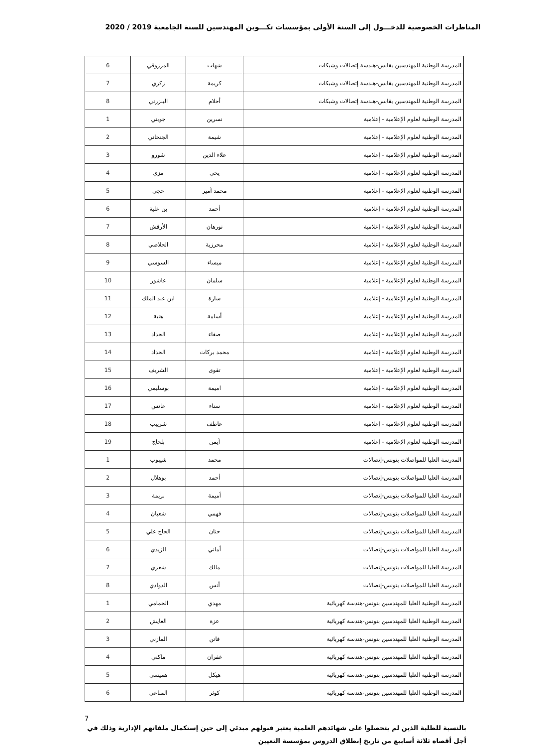المناظرات الخصوصية للدخـــول إلى السنة الأولى بمؤسسات تكـــوين المهندسين للسنة الجامعية 2019 / 2020
| المدرسة الوطنية للمهندسين بقابس-هندسة إتصالات وشبكات | شهاب | المرزوقي | 6 |
| المدرسة الوطنية للمهندسين بقابس-هندسة إتصالات وشبكات | كريمة | زكري | 7 |
| المدرسة الوطنية للمهندسين بقابس-هندسة إتصالات وشبكات | أحلام | البنزرتي | 8 |
| المدرسة الوطنية لعلوم الإعلامية - إعلامية | نسرين | جويني | 1 |
| المدرسة الوطنية لعلوم الإعلامية - إعلامية | شيمة | الجنحاني | 2 |
| المدرسة الوطنية لعلوم الإعلامية - إعلامية | علاء الدين | شورو | 3 |
| المدرسة الوطنية لعلوم الإعلامية - إعلامية | يحي | مزي | 4 |
| المدرسة الوطنية لعلوم الإعلامية - إعلامية | محمد أمير | حجي | 5 |
| المدرسة الوطنية لعلوم الإعلامية - إعلامية | أحمد | بن علية | 6 |
| المدرسة الوطنية لعلوم الإعلامية - إعلامية | نورهان | الأرقش | 7 |
| المدرسة الوطنية لعلوم الإعلامية - إعلامية | محرزية | الجلاصي | 8 |
| المدرسة الوطنية لعلوم الإعلامية - إعلامية | ميساء | السوسي | 9 |
| المدرسة الوطنية لعلوم الإعلامية - إعلامية | سلمان | عاشور | 10 |
| المدرسة الوطنية لعلوم الإعلامية - إعلامية | سارة | ابن عبد الملك | 11 |
| المدرسة الوطنية لعلوم الإعلامية - إعلامية | أسامة | هنية | 12 |
| المدرسة الوطنية لعلوم الإعلامية - إعلامية | صفاء | الحداد | 13 |
| المدرسة الوطنية لعلوم الإعلامية - إعلامية | محمد بركات | الحداد | 14 |
| المدرسة الوطنية لعلوم الإعلامية - إعلامية | تقوى | الشريف | 15 |
| المدرسة الوطنية لعلوم الإعلامية - إعلامية | اميمة | بوسليمي | 16 |
| المدرسة الوطنية لعلوم الإعلامية - إعلامية | سناء | عانس | 17 |
| المدرسة الوطنية لعلوم الإعلامية - إعلامية | عاطف | شريبب | 18 |
| المدرسة الوطنية لعلوم الإعلامية - إعلامية | أيمن | بلحاج | 19 |
| المدرسة العليا للمواصلات بتونس-إتصالات | محمد | شيبوب | 1 |
| المدرسة العليا للمواصلات بتونس-إتصالات | أحمد | بوهلال | 2 |
| المدرسة العليا للمواصلات بتونس-إتصالات | أميمة | بريمة | 3 |
| المدرسة العليا للمواصلات بتونس-إتصالات | فهمي | شعبان | 4 |
| المدرسة العليا للمواصلات بتونس-إتصالات | حنان | الحاج علي | 5 |
| المدرسة العليا للمواصلات بتونس-إتصالات | أماني | الزيدي | 6 |
| المدرسة العليا للمواصلات بتونس-إتصالات | مالك | شعري | 7 |
| المدرسة العليا للمواصلات بتونس-إتصالات | أنس | الذوادي | 8 |
| المدرسة الوطنية العليا للمهندسين بتونس-هندسة كهربائية | مهدي | الحمامي | 1 |
| المدرسة الوطنية العليا للمهندسين بتونس-هندسة كهربائية | عزة | العايش | 2 |
| المدرسة الوطنية العليا للمهندسين بتونس-هندسة كهربائية | فاتن | المازني | 3 |
| المدرسة الوطنية العليا للمهندسين بتونس-هندسة كهربائية | غفران | ماكني | 4 |
| المدرسة الوطنية العليا للمهندسين بتونس-هندسة كهربائية | هيكل | هميسي | 5 |
| المدرسة الوطنية العليا للمهندسين بتونس-هندسة كهربائية | كوثر | المناعي | 6 |
بالنسبة للطلبة الذين لم يتحصلوا على شهائدهم العلمية يعتبر قبولهم مبدئي إلى حين إستكمال ملفاتهم الإدارية وذلك في أجل أقصاه ثلاثة أسابيع من تاريخ إنطلاق الدروس بمؤسسة التعيين
7